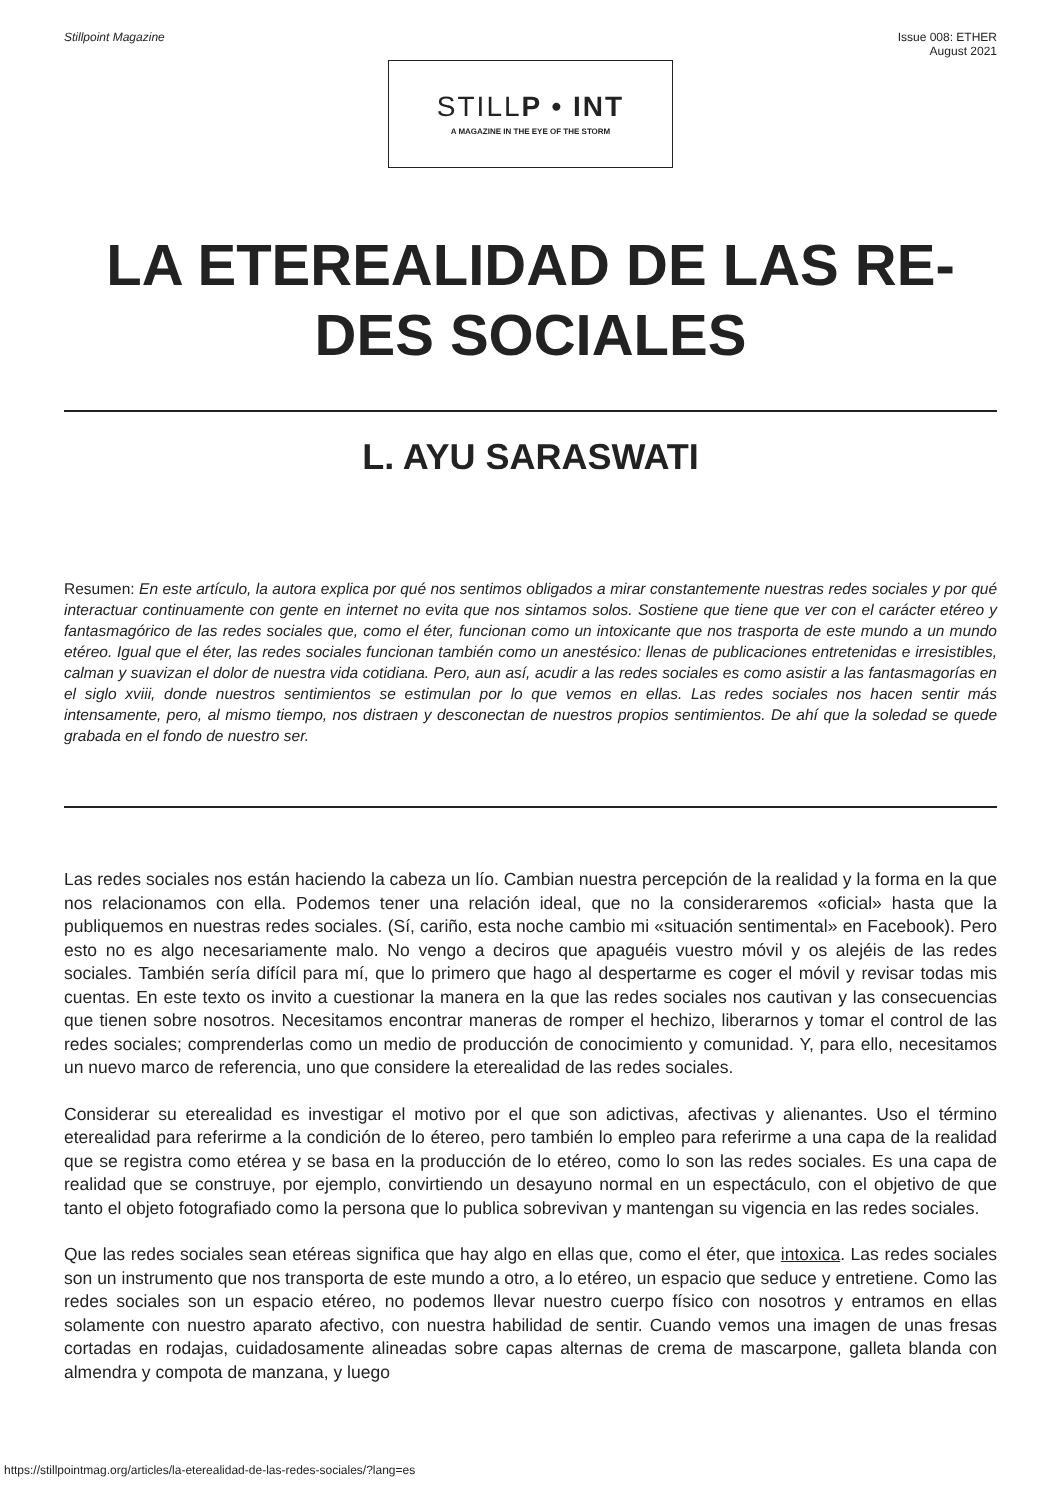Stillpoint Magazine Issue 008: ETHER
August 2021
STILLP • INT
A MAGAZINE IN THE EYE OF THE STORM
LA ETEREALIDAD DE LAS RE-
DES SOCIALES
L. AYU SARASWATI
Resumen: En este artículo, la autora explica por qué nos sentimos obligados a mirar constantemente nuestras redes sociales y por qué interactuar continuamente con gente en internet no evita que nos sintamos solos. Sostiene que tiene que ver con el carácter etéreo y fantasmagórico de las redes sociales que, como el éter, funcionan como un intoxicante que nos trasporta de este mundo a un mundo etéreo. Igual que el éter, las redes sociales funcionan también como un anestésico: llenas de publicaciones entretenidas e irresistibles, calman y suavizan el dolor de nuestra vida cotidiana. Pero, aun así, acudir a las redes sociales es como asistir a las fantasmagorías en el siglo xviii, donde nuestros sentimientos se estimulan por lo que vemos en ellas. Las redes sociales nos hacen sentir más intensamente, pero, al mismo tiempo, nos distraen y desconectan de nuestros propios sentimientos. De ahí que la soledad se quede grabada en el fondo de nuestro ser.
Las redes sociales nos están haciendo la cabeza un lío. Cambian nuestra percepción de la realidad y la forma en la que nos relacionamos con ella. Podemos tener una relación ideal, que no la consideraremos «oficial» hasta que la publiquemos en nuestras redes sociales. (Sí, cariño, esta noche cambio mi «situación sentimental» en Facebook). Pero esto no es algo necesariamente malo. No vengo a deciros que apaguéis vuestro móvil y os alejéis de las redes sociales. También sería difícil para mí, que lo primero que hago al despertarme es coger el móvil y revisar todas mis cuentas. En este texto os invito a cuestionar la manera en la que las redes sociales nos cautivan y las consecuencias que tienen sobre nosotros. Necesitamos encontrar maneras de romper el hechizo, liberarnos y tomar el control de las redes sociales; comprenderlas como un medio de producción de conocimiento y comunidad. Y, para ello, necesitamos un nuevo marco de referencia, uno que considere la eterealidad de las redes sociales.
Considerar su eterealidad es investigar el motivo por el que son adictivas, afectivas y alienantes. Uso el término eterealidad para referirme a la condición de lo étereo, pero también lo empleo para referirme a una capa de la realidad que se registra como etérea y se basa en la producción de lo etéreo, como lo son las redes sociales. Es una capa de realidad que se construye, por ejemplo, convirtiendo un desayuno normal en un espectáculo, con el objetivo de que tanto el objeto fotografiado como la persona que lo publica sobrevivan y mantengan su vigencia en las redes sociales.
Que las redes sociales sean etéreas significa que hay algo en ellas que, como el éter, que intoxica. Las redes sociales son un instrumento que nos transporta de este mundo a otro, a lo etéreo, un espacio que seduce y entretiene. Como las redes sociales son un espacio etéreo, no podemos llevar nuestro cuerpo físico con nosotros y entramos en ellas solamente con nuestro aparato afectivo, con nuestra habilidad de sentir. Cuando vemos una imagen de unas fresas cortadas en rodajas, cuidadosamente alineadas sobre capas alternas de crema de mascarpone, galleta blanda con almendra y compota de manzana, y luego
https://stillpointmag.org/articles/la-eterealidad-de-las-redes-sociales/?lang=es